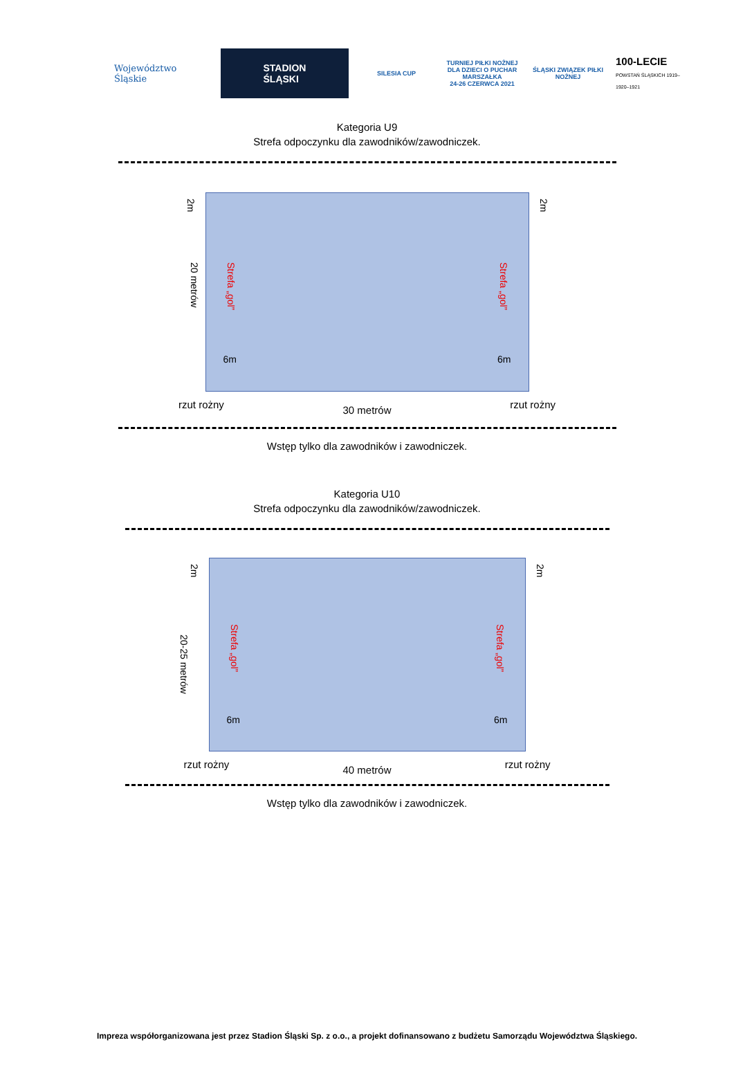Województwo Śląskie
STADION
ŚLĄSKI
SILESIA CUP
TURNIEJ PIŁKI NOŻNEJ DLA DZIECI O PUCHAR MARSZAŁKA
24-26 CZERWCA 2021
ŚLĄSKI ZWIĄZEK PIŁKI NOŻNEJ
100-LECIE
POWSTAŃ ŚLĄSKICH 1919–1920–1921
Kategoria U9
Strefa odpoczynku dla zawodników/zawodniczek.
2m
20 metrów
Strefa „gol”
Strefa „gol”
6m 6m
2m
rzut rożny 30 metrów rzut rożny
Wstęp tylko dla zawodników i zawodniczek.
Kategoria U10
Strefa odpoczynku dla zawodników/zawodniczek.
2m
20-25 metrów
Strefa „gol”
Strefa „gol”
6m 6m
2m
rzut rożny 40 metrów rzut rożny
Wstęp tylko dla zawodników i zawodniczek.
Impreza współorganizowana jest przez Stadion Śląski Sp. z o.o., a projekt dofinansowano z budżetu Samorządu Województwa Śląskiego.